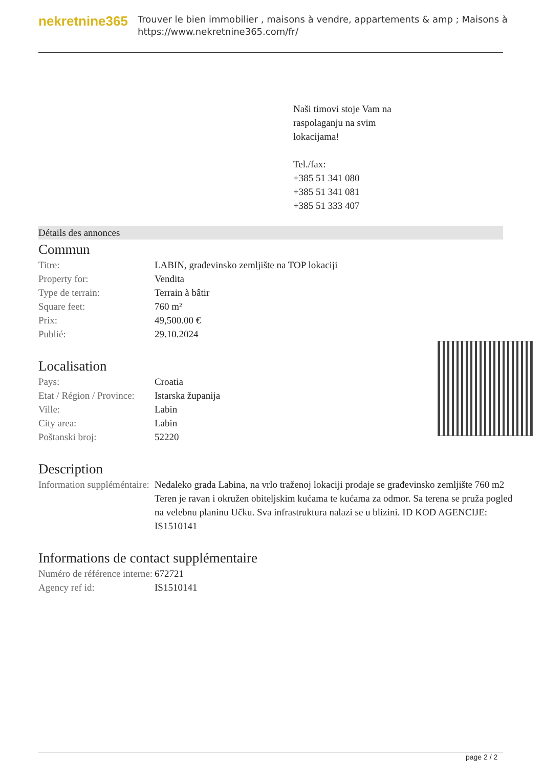nekretnine365
Trouver le bien immobilier , maisons à vendre, appartements & amp ; Maisons à
https://www.nekretnine365.com/fr/
Naši timovi stoje Vam na
raspolaganju na svim
lokacijama!
Tel./fax:
+385 51 341 080
+385 51 341 081
+385 51 333 407
Détails des annonces
Commun
| Titre: | LABIN, građevinsko zemljište na TOP lokaciji |
| Property for: | Vendita |
| Type de terrain: | Terrain à bâtir |
| Square feet: | 760 m² |
| Prix: | 49,500.00 € |
| Publié: | 29.10.2024 |
Localisation
| Pays: | Croatia |
| Etat / Région / Province: | Istarska županija |
| Ville: | Labin |
| City area: | Labin |
| Poštanski broj: | 52220 |
Description
| Information suppléméntaire: | Nedaleko grada Labina, na vrlo traženoj lokaciji prodaje se građevinsko zemljište 760 m2 Teren je ravan i okružen obiteljskim kućama te kućama za odmor. Sa terena se pruža pogled na velebnu planinu Učku. Sva infrastruktura nalazi se u blizini. ID KOD AGENCIJE: IS1510141 |
Informations de contact supplémentaire
| Numéro de référence interne: | 672721 |
| Agency ref id: | IS1510141 |
page 2 / 2